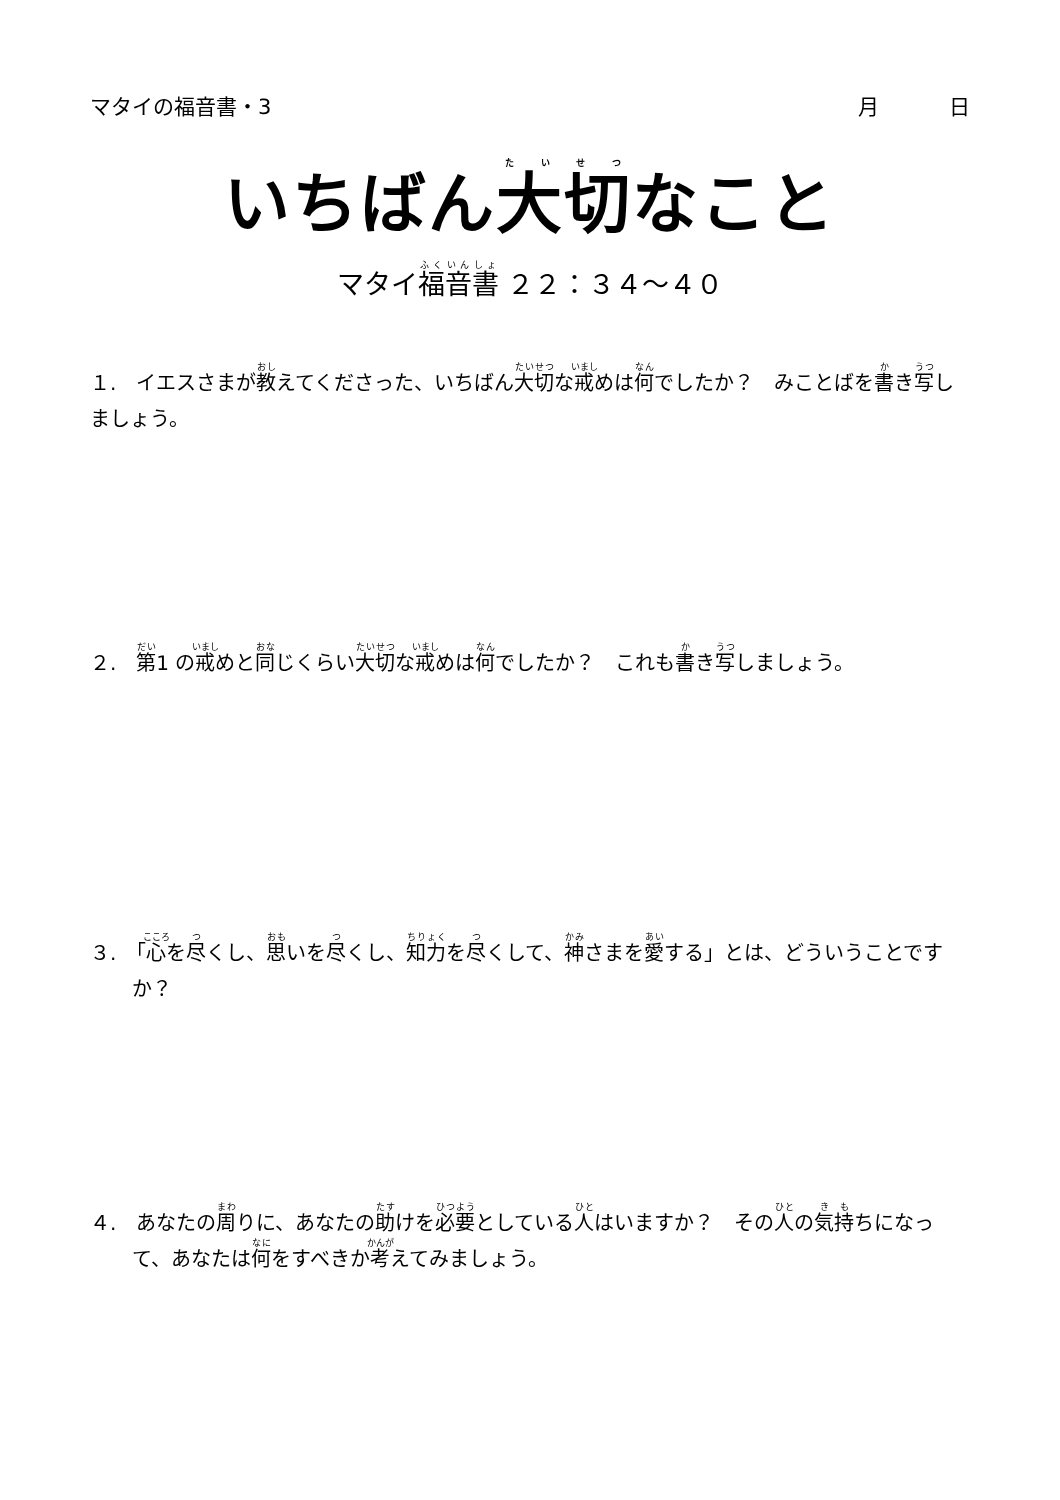マタイの福音書・3 月 日
いちばん大切なこと
マタイ福音書 ２２：３４〜４０
１.　イエスさまが教えてくださった、いちばん大切な戒めは何でしたか？　みことばを書き写しましょう。
２.　第1 の戒めと同じくらい大切な戒めは何でしたか？　これも書き写しましょう。
３.　「心を尽くし、思いを尽くし、知力を尽くして、神さまを愛する」とは、どういうことですか？
４.　あなたの周りに、あなたの助けを必要としている人はいますか？　その人の気持ちになって、あなたは何をすべきか考えてみましょう。